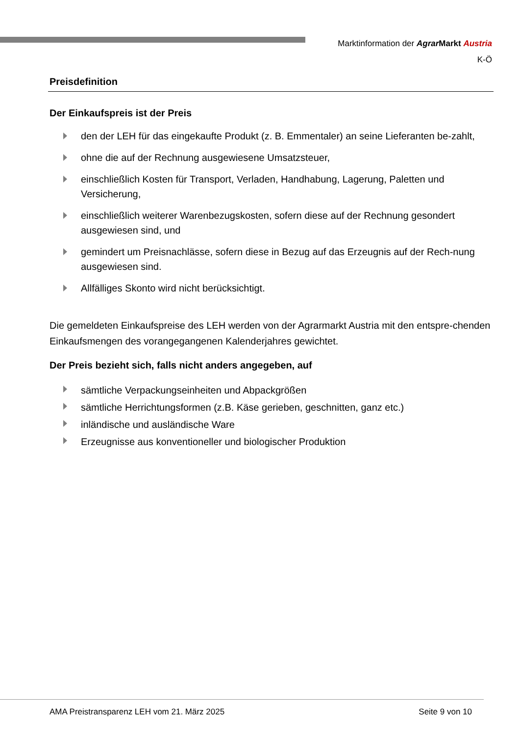Marktinformation der Agrar Markt Austria
K-Ö
Preisdefinition
Der Einkaufspreis ist der Preis
den der LEH für das eingekaufte Produkt (z. B. Emmentaler) an seine Lieferanten be-zahlt,
ohne die auf der Rechnung ausgewiesene Umsatzsteuer,
einschließlich Kosten für Transport, Verladen, Handhabung, Lagerung, Paletten und Versicherung,
einschließlich weiterer Warenbezugskosten, sofern diese auf der Rechnung gesondert ausgewiesen sind, und
gemindert um Preisnachlässe, sofern diese in Bezug auf das Erzeugnis auf der Rech-nung ausgewiesen sind.
Allfälliges Skonto wird nicht berücksichtigt.
Die gemeldeten Einkaufspreise des LEH werden von der Agrarmarkt Austria mit den entspre-chenden Einkaufsmengen des vorangegangenen Kalenderjahres gewichtet.
Der Preis bezieht sich, falls nicht anders angegeben, auf
sämtliche Verpackungseinheiten und Abpackgrößen
sämtliche Herrichtungsformen (z.B. Käse gerieben, geschnitten, ganz etc.)
inländische und ausländische Ware
Erzeugnisse aus konventioneller und biologischer Produktion
AMA Preistransparenz LEH vom 21. März 2025 Seite 9 von 10